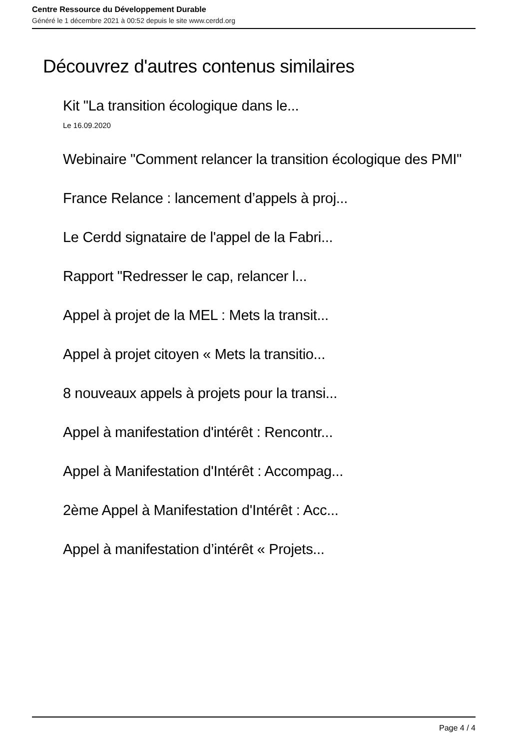Centre Ressource du Développement Durable
Généré le 1 décembre 2021 à 00:52 depuis le site www.cerdd.org
Découvrez d'autres contenus similaires
Kit "La transition écologique dans le...
Le 16.09.2020
Webinaire "Comment relancer la transition écologique des PMI"
France Relance : lancement d’appels à proj...
Le Cerdd signataire de l'appel de la Fabri...
Rapport "Redresser le cap, relancer l...
Appel à projet de la MEL : Mets la transit...
Appel à projet citoyen « Mets la transitio...
8 nouveaux appels à projets pour la transi...
Appel à manifestation d'intérêt : Rencontr...
Appel à Manifestation d'Intérêt : Accompag...
2ème Appel à Manifestation d'Intérêt : Acc...
Appel à manifestation d’intérêt « Projets...
Page 4 / 4